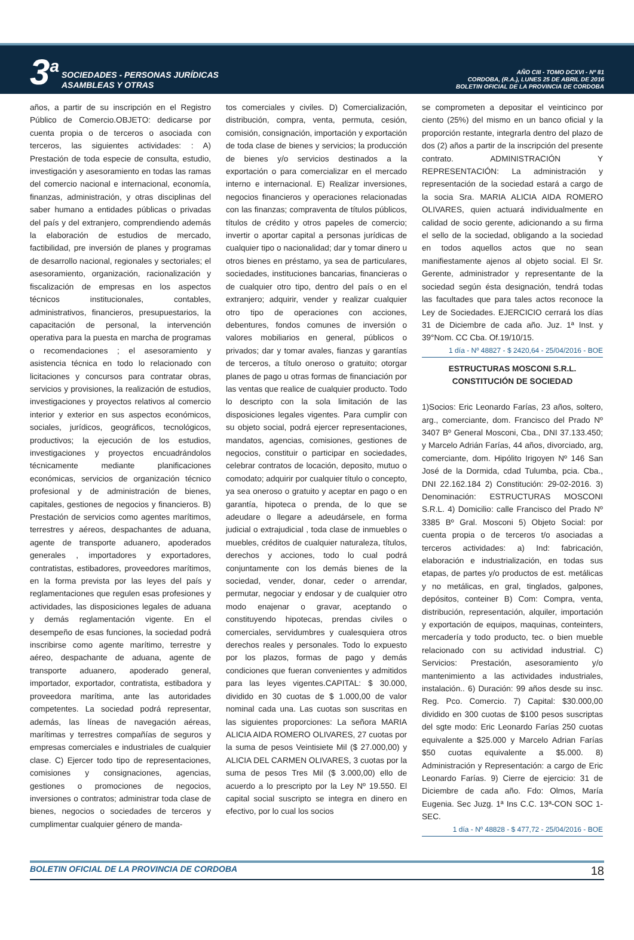3<sup>a</sup>
SOCIEDADES - PERSONAS JURÍDICAS
ASAMBLEAS Y OTRAS
AÑO CIII - TOMO DCXVI - Nº 81
CORDOBA, (R.A.), LUNES 25 DE ABRIL DE 2016
BOLETIN OFICIAL DE LA PROVINCIA DE CORDOBA
años, a partir de su inscripción en el Registro Público de Comercio.OBJETO: dedicarse por cuenta propia o de terceros o asociada con terceros, las siguientes actividades: : A) Prestación de toda especie de consulta, estudio, investigación y asesoramiento en todas las ramas del comercio nacional e internacional, economía, finanzas, administración, y otras disciplinas del saber humano a entidades públicas o privadas del país y del extranjero, comprendiendo además la elaboración de estudios de mercado, factibilidad, pre inversión de planes y programas de desarrollo nacional, regionales y sectoriales; el asesoramiento, organización, racionalización y fiscalización de empresas en los aspectos técnicos institucionales, contables, administrativos, financieros, presupuestarios, la capacitación de personal, la intervención operativa para la puesta en marcha de programas o recomendaciones ; el asesoramiento y asistencia técnica en todo lo relacionado con licitaciones y concursos para contratar obras, servicios y provisiones, la realización de estudios, investigaciones y proyectos relativos al comercio interior y exterior en sus aspectos económicos, sociales, jurídicos, geográficos, tecnológicos, productivos; la ejecución de los estudios, investigaciones y proyectos encuadrándolos técnicamente mediante planificaciones económicas, servicios de organización técnico profesional y de administración de bienes, capitales, gestiones de negocios y financieros. B) Prestación de servicios como agentes marítimos, terrestres y aéreos, despachantes de aduana, agente de transporte aduanero, apoderados generales , importadores y exportadores, contratistas, estibadores, proveedores marítimos, en la forma prevista por las leyes del país y reglamentaciones que regulen esas profesiones y actividades, las disposiciones legales de aduana y demás reglamentación vigente. En el desempeño de esas funciones, la sociedad podrá inscribirse como agente marítimo, terrestre y aéreo, despachante de aduana, agente de transporte aduanero, apoderado general, importador, exportador, contratista, estibadora y proveedora marítima, ante las autoridades competentes. La sociedad podrá representar, además, las líneas de navegación aéreas, marítimas y terrestres compañías de seguros y empresas comerciales e industriales de cualquier clase. C) Ejercer todo tipo de representaciones, comisiones y consignaciones, agencias, gestiones o promociones de negocios, inversiones o contratos; administrar toda clase de bienes, negocios o sociedades de terceros y cumplimentar cualquier género de manda-
tos comerciales y civiles. D) Comercialización, distribución, compra, venta, permuta, cesión, comisión, consignación, importación y exportación de toda clase de bienes y servicios; la producción de bienes y/o servicios destinados a la exportación o para comercializar en el mercado interno e internacional. E) Realizar inversiones, negocios financieros y operaciones relacionadas con las finanzas; compraventa de títulos públicos, títulos de crédito y otros papeles de comercio; invertir o aportar capital a personas jurídicas de cualquier tipo o nacionalidad; dar y tomar dinero u otros bienes en préstamo, ya sea de particulares, sociedades, instituciones bancarias, financieras o de cualquier otro tipo, dentro del país o en el extranjero; adquirir, vender y realizar cualquier otro tipo de operaciones con acciones, debentures, fondos comunes de inversión o valores mobiliarios en general, públicos o privados; dar y tomar avales, fianzas y garantías de terceros, a título oneroso o gratuito; otorgar planes de pago u otras formas de financiación por las ventas que realice de cualquier producto. Todo lo descripto con la sola limitación de las disposiciones legales vigentes. Para cumplir con su objeto social, podrá ejercer representaciones, mandatos, agencias, comisiones, gestiones de negocios, constituir o participar en sociedades, celebrar contratos de locación, deposito, mutuo o comodato; adquirir por cualquier título o concepto, ya sea oneroso o gratuito y aceptar en pago o en garantía, hipoteca o prenda, de lo que se adeudare o llegare a adeudársele, en forma judicial o extrajudicial , toda clase de inmuebles o muebles, créditos de cualquier naturaleza, títulos, derechos y acciones, todo lo cual podrá conjuntamente con los demás bienes de la sociedad, vender, donar, ceder o arrendar, permutar, negociar y endosar y de cualquier otro modo enajenar o gravar, aceptando o constituyendo hipotecas, prendas civiles o comerciales, servidumbres y cualesquiera otros derechos reales y personales. Todo lo expuesto por los plazos, formas de pago y demás condiciones que fueran convenientes y admitidos para las leyes vigentes.CAPITAL: $ 30.000, dividido en 30 cuotas de $ 1.000,00 de valor nominal cada una. Las cuotas son suscritas en las siguientes proporciones: La señora MARIA ALICIA AIDA ROMERO OLIVARES, 27 cuotas por la suma de pesos Veintisiete Mil ($ 27.000,00) y ALICIA DEL CARMEN OLIVARES, 3 cuotas por la suma de pesos Tres Mil ($ 3.000,00) ello de acuerdo a lo prescripto por la Ley Nº 19.550. El capital social suscripto se integra en dinero en efectivo, por lo cual los socios
se comprometen a depositar el veinticinco por ciento (25%) del mismo en un banco oficial y la proporción restante, integrarla dentro del plazo de dos (2) años a partir de la inscripción del presente contrato. ADMINISTRACIÓN Y REPRESENTACIÓN: La administración y representación de la sociedad estará a cargo de la socia Sra. MARIA ALICIA AIDA ROMERO OLIVARES, quien actuará individualmente en calidad de socio gerente, adicionando a su firma el sello de la sociedad, obligando a la sociedad en todos aquellos actos que no sean manifiestamente ajenos al objeto social. El Sr. Gerente, administrador y representante de la sociedad según ésta designación, tendrá todas las facultades que para tales actos reconoce la Ley de Sociedades. EJERCICIO cerrará los días 31 de Diciembre de cada año. Juz. 1ª Inst. y 39°Nom. CC Cba. Of.19/10/15.
1 día - Nº 48827 - $ 2420,64 - 25/04/2016 - BOE
ESTRUCTURAS MOSCONI S.R.L.
CONSTITUCIÓN DE SOCIEDAD
1)Socios: Eric Leonardo Farías, 23 años, soltero, arg., comerciante, dom. Francisco del Prado Nº 3407 Bº General Mosconi, Cba., DNI 37.133.450; y Marcelo Adrián Farías, 44 años, divorciado, arg, comerciante, dom. Hipólito Irigoyen Nº 146 San José de la Dormida, cdad Tulumba, pcia. Cba., DNI 22.162.184 2) Constitución: 29-02-2016. 3) Denominación: ESTRUCTURAS MOSCONI S.R.L. 4) Domicilio: calle Francisco del Prado Nº 3385 Bº Gral. Mosconi 5) Objeto Social: por cuenta propia o de terceros t/o asociadas a terceros actividades: a) Ind: fabricación, elaboración e industrialización, en todas sus etapas, de partes y/o productos de est. metálicas y no metálicas, en gral, tinglados, galpones, depósitos, conteiner B) Com: Compra, venta, distribución, representación, alquiler, importación y exportación de equipos, maquinas, conteinters, mercadería y todo producto, tec. o bien mueble relacionado con su actividad industrial. C) Servicios: Prestación, asesoramiento y/o mantenimiento a las actividades industriales, instalación.. 6) Duración: 99 años desde su insc. Reg. Pco. Comercio. 7) Capital: $30.000,00 dividido en 300 cuotas de $100 pesos suscriptas del sgte modo: Eric Leonardo Farías 250 cuotas equivalente a $25.000 y Marcelo Adrian Farías $50 cuotas equivalente a $5.000. 8) Administración y Representación: a cargo de Eric Leonardo Farías. 9) Cierre de ejercicio: 31 de Diciembre de cada año. Fdo: Olmos, María Eugenia. Sec Juzg. 1ª Ins C.C. 13ª-CON SOC 1-SEC.
1 día - Nº 48828 - $ 477,72 - 25/04/2016 - BOE
BOLETIN OFICIAL DE LA PROVINCIA DE CORDOBA 18